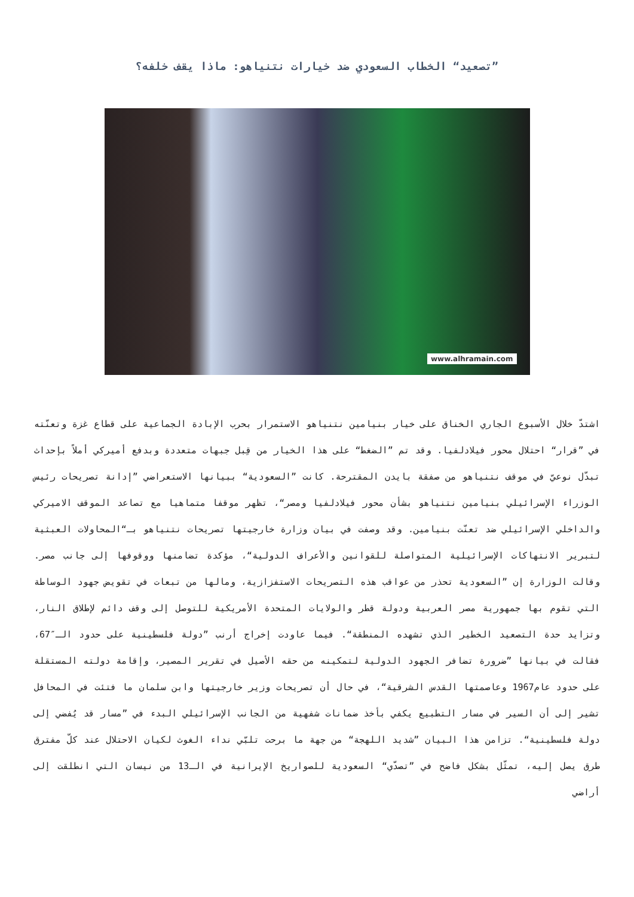”تصعيد“ الخطاب السعودي ضد خيارات نتنياهو: ماذا يقف خلفه؟
www.alhramain.com
اشتدّ خلال الأسبوع الجاري الخناق على خيار بنيامين نتنياهو الاستمرار بحرب الإبادة الجماعية على قطاع غزة وتعنّته في ”قرار“ احتلال محور فيلادلفيا. وقد تم ”الضغط“ على هذا الخيار من قِبل جبهات متعددة وبدفع أميركي أملاً بإحداث تبدّل نوعيّ في موقف نتنياهو من صفقة بايدن المقترحة. كانت ”السعودية“ ببيانها الاستعراضي ”إدانة تصريحات رئيس الوزراء الإسرائيلي بنيامين نتنياهو بشأن محور فيلادلفيا ومصر“، تظهر موقفا متماهيا مع تصاعد الموقف الاميركي والداخلي الإسرائيلي ضد تعنّت بنيامين. وقد وصفت في بيان وزارة خارجيتها تصريحات نتنياهو بـ“المحاولات العبثية لتبرير الانتهاكات الإسرائيلية المتواصلة للقوانين والأعراف الدولية“، مؤكدة تضامنها ووقوفها إلى جانب مصر. وقالت الوزارة إن ”السعودية تحذر من عواقب هذه التصريحات الاستفزازية، ومالها من تبعات في تقويض جهود الوساطة التي تقوم بها جمهورية مصر العربية ودولة قطر والولايات المتحدة الأمريكية للتوصل إلى وقف دائم لإطلاق النار، وتزايد حدة التصعيد الخطير الذي تشهده المنطقة“. فيما عاودت إخراج أرنب ”دولة فلسطينية على حدود الـ″67، فقالت في بيانها ”ضرورة تضافر الجهود الدولية لتمكينه من حقه الأصيل في تقرير المصير، وإقامة دولته المستقلة على حدود عام1967 وعاصمتها القدس الشرقية“، في حال أن تصريحات وزير خارجيتها وابن سلمان ما فتئت في المحافل تشير إلى أن السير في مسار التطبيع يكفي بأخذ ضمانات شفهية من الجانب الإسرائيلي البدء في ”مسار قد يُفضي إلى دولة فلسطينية“. تزامن هذا البيان ”شديد اللهجة“ من جهة ما برحت تلبّي نداء الغوث لكيان الاحتلال عند كلّ مفترق طرق يصل إليه، تمثّل بشكل فاضح في ”تصدّي“ السعودية للصواريخ الإيرانية في الـ13 من نيسان التي انطلقت إلى أراضي